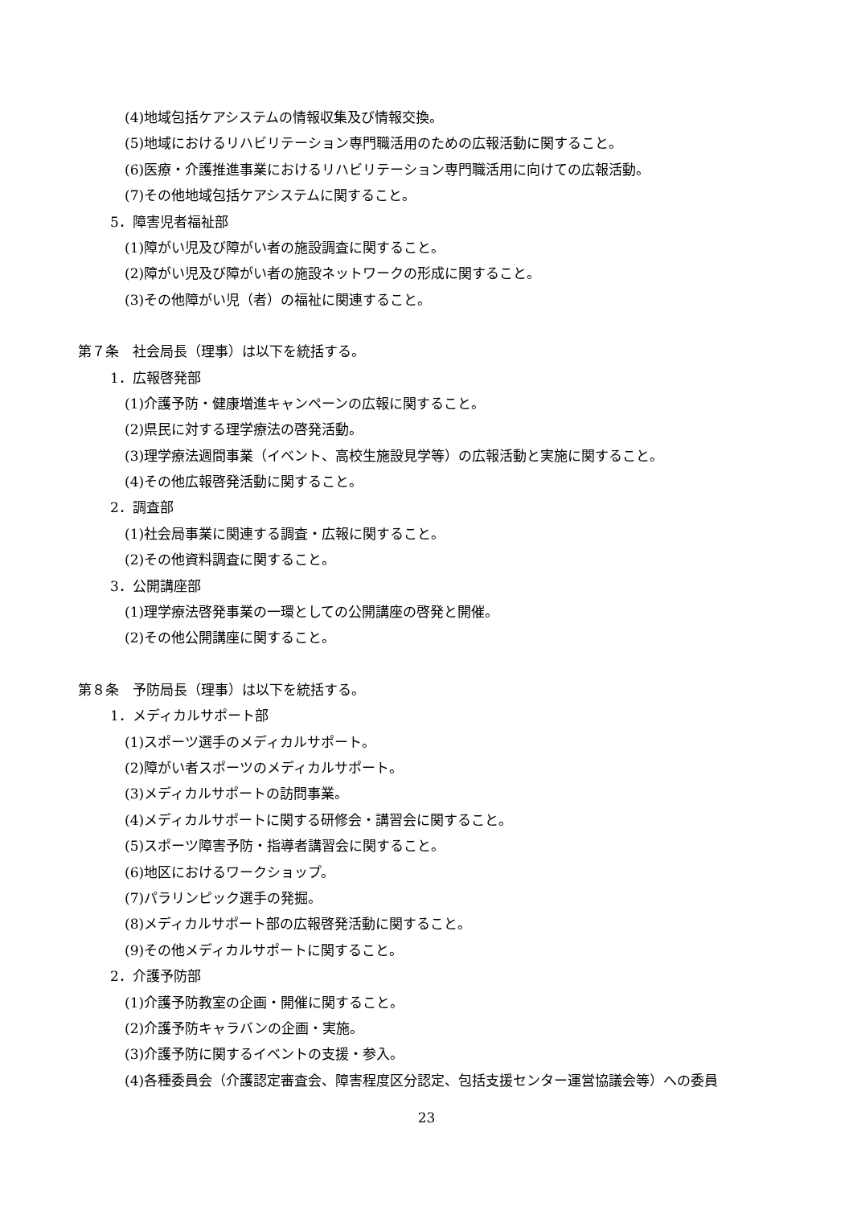(4)地域包括ケアシステムの情報収集及び情報交換。
(5)地域におけるリハビリテーション専門職活用のための広報活動に関すること。
(6)医療・介護推進事業におけるリハビリテーション専門職活用に向けての広報活動。
(7)その他地域包括ケアシステムに関すること。
5．障害児者福祉部
(1)障がい児及び障がい者の施設調査に関すること。
(2)障がい児及び障がい者の施設ネットワークの形成に関すること。
(3)その他障がい児（者）の福祉に関連すること。
第７条　社会局長（理事）は以下を統括する。
1．広報啓発部
(1)介護予防・健康増進キャンペーンの広報に関すること。
(2)県民に対する理学療法の啓発活動。
(3)理学療法週間事業（イベント、高校生施設見学等）の広報活動と実施に関すること。
(4)その他広報啓発活動に関すること。
2．調査部
(1)社会局事業に関連する調査・広報に関すること。
(2)その他資料調査に関すること。
3．公開講座部
(1)理学療法啓発事業の一環としての公開講座の啓発と開催。
(2)その他公開講座に関すること。
第８条　予防局長（理事）は以下を統括する。
1．メディカルサポート部
(1)スポーツ選手のメディカルサポート。
(2)障がい者スポーツのメディカルサポート。
(3)メディカルサポートの訪問事業。
(4)メディカルサポートに関する研修会・講習会に関すること。
(5)スポーツ障害予防・指導者講習会に関すること。
(6)地区におけるワークショップ。
(7)パラリンピック選手の発掘。
(8)メディカルサポート部の広報啓発活動に関すること。
(9)その他メディカルサポートに関すること。
2．介護予防部
(1)介護予防教室の企画・開催に関すること。
(2)介護予防キャラバンの企画・実施。
(3)介護予防に関するイベントの支援・参入。
(4)各種委員会（介護認定審査会、障害程度区分認定、包括支援センター運営協議会等）への委員
23